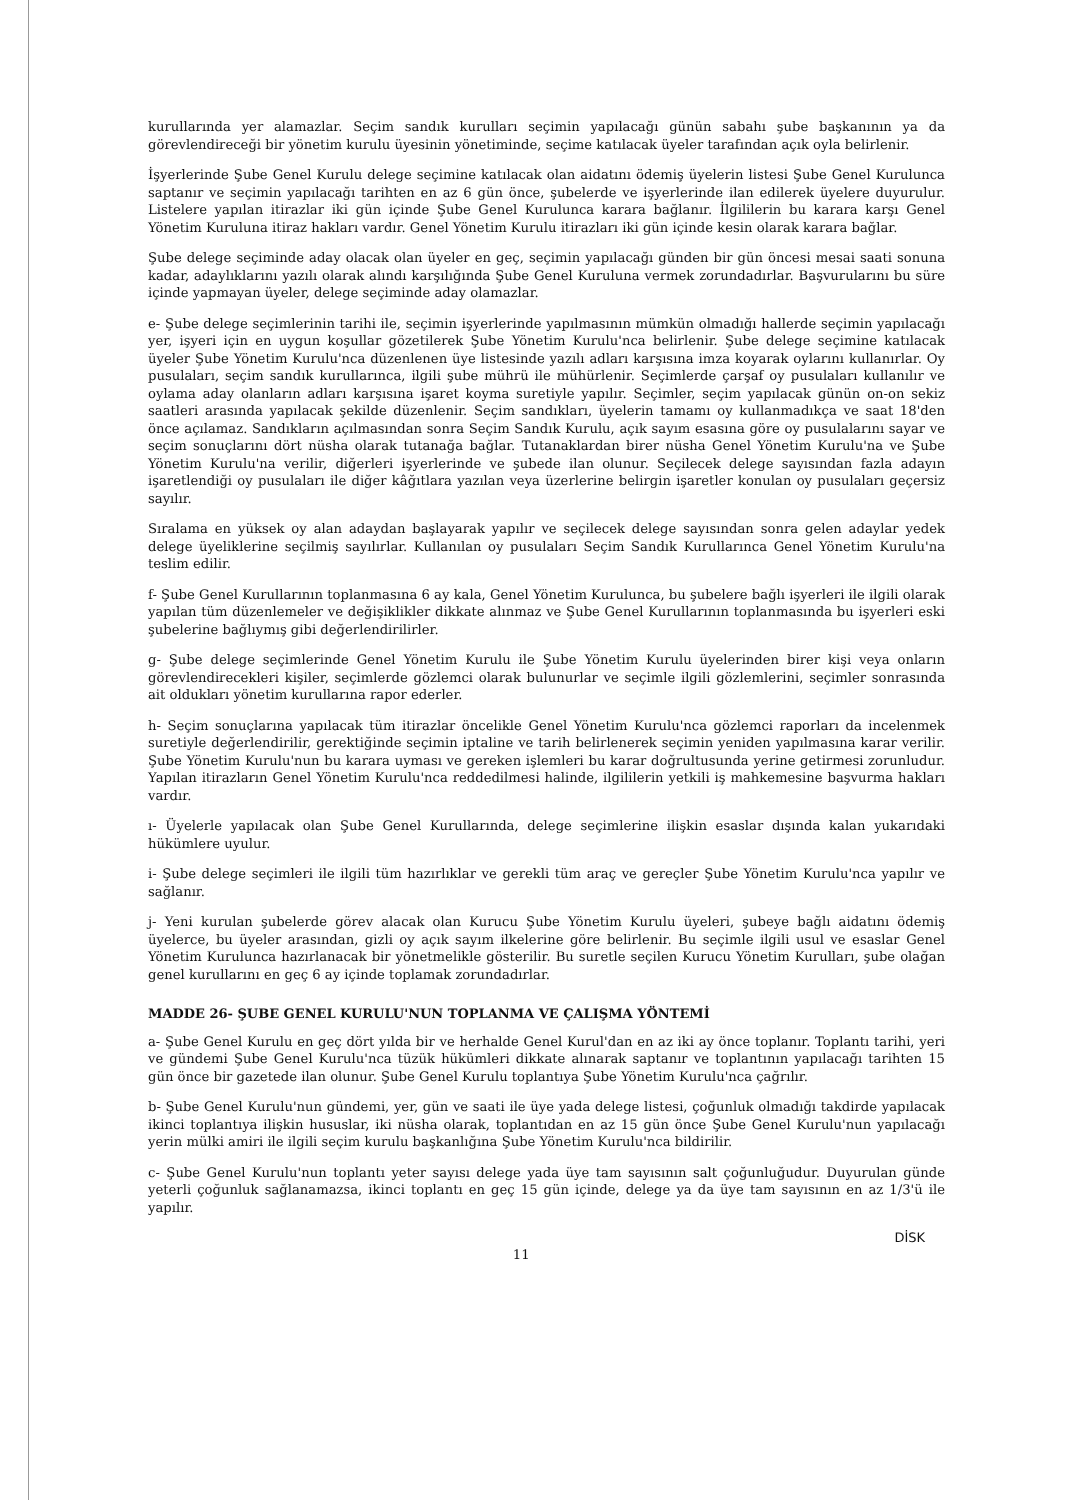kurullarında yer alamazlar. Seçim sandık kurulları seçimin yapılacağı günün sabahı şube başkanının ya da görevlendireceği bir yönetim kurulu üyesinin yönetiminde, seçime katılacak üyeler tarafından açık oyla belirlenir.
İşyerlerinde Şube Genel Kurulu delege seçimine katılacak olan aidatını ödemiş üyelerin listesi Şube Genel Kurulunca saptanır ve seçimin yapılacağı tarihten en az 6 gün önce, şubelerde ve işyerlerinde ilan edilerek üyelere duyurulur. Listelere yapılan itirazlar iki gün içinde Şube Genel Kurulunca karara bağlanır. İlgililerin bu karara karşı Genel Yönetim Kuruluna itiraz hakları vardır. Genel Yönetim Kurulu itirazları iki gün içinde kesin olarak karara bağlar.
Şube delege seçiminde aday olacak olan üyeler en geç, seçimin yapılacağı günden bir gün öncesi mesai saati sonuna kadar, adaylıklarını yazılı olarak alındı karşılığında Şube Genel Kuruluna vermek zorundadırlar. Başvurularını bu süre içinde yapmayan üyeler, delege seçiminde aday olamazlar.
e- Şube delege seçimlerinin tarihi ile, seçimin işyerlerinde yapılmasının mümkün olmadığı hallerde seçimin yapılacağı yer, işyeri için en uygun koşullar gözetilerek Şube Yönetim Kurulu'nca belirlenir. Şube delege seçimine katılacak üyeler Şube Yönetim Kurulu'nca düzenlenen üye listesinde yazılı adları karşısına imza koyarak oylarını kullanırlar. Oy pusulaları, seçim sandık kurullarınca, ilgili şube mührü ile mühürlenir. Seçimlerde çarşaf oy pusulaları kullanılır ve oylama aday olanların adları karşısına işaret koyma suretiyle yapılır. Seçimler, seçim yapılacak günün on-on sekiz saatleri arasında yapılacak şekilde düzenlenir. Seçim sandıkları, üyelerin tamamı oy kullanmadıkça ve saat 18'den önce açılamaz. Sandıkların açılmasından sonra Seçim Sandık Kurulu, açık sayım esasına göre oy pusulalarını sayar ve seçim sonuçlarını dört nüsha olarak tutanağa bağlar. Tutanaklardan birer nüsha Genel Yönetim Kurulu'na ve Şube Yönetim Kurulu'na verilir, diğerleri işyerlerinde ve şubede ilan olunur. Seçilecek delege sayısından fazla adayın işaretlendiği oy pusulaları ile diğer kâğıtlara yazılan veya üzerlerine belirgin işaretler konulan oy pusulaları geçersiz sayılır.
Sıralama en yüksek oy alan adaydan başlayarak yapılır ve seçilecek delege sayısından sonra gelen adaylar yedek delege üyeliklerine seçilmiş sayılırlar. Kullanılan oy pusulaları Seçim Sandık Kurullarınca Genel Yönetim Kurulu'na teslim edilir.
f- Şube Genel Kurullarının toplanmasına 6 ay kala, Genel Yönetim Kurulunca, bu şubelere bağlı işyerleri ile ilgili olarak yapılan tüm düzenlemeler ve değişiklikler dikkate alınmaz ve Şube Genel Kurullarının toplanmasında bu işyerleri eski şubelerine bağlıymış gibi değerlendirilirler.
g- Şube delege seçimlerinde Genel Yönetim Kurulu ile Şube Yönetim Kurulu üyelerinden birer kişi veya onların görevlendirecekleri kişiler, seçimlerde gözlemci olarak bulunurlar ve seçimle ilgili gözlemlerini, seçimler sonrasında ait oldukları yönetim kurullarına rapor ederler.
h- Seçim sonuçlarına yapılacak tüm itirazlar öncelikle Genel Yönetim Kurulu'nca gözlemci raporları da incelenmek suretiyle değerlendirilir, gerektiğinde seçimin iptaline ve tarih belirlenerek seçimin yeniden yapılmasına karar verilir. Şube Yönetim Kurulu'nun bu karara uyması ve gereken işlemleri bu karar doğrultusunda yerine getirmesi zorunludur. Yapılan itirazların Genel Yönetim Kurulu'nca reddedilmesi halinde, ilgililerin yetkili iş mahkemesine başvurma hakları vardır.
ı- Üyelerle yapılacak olan Şube Genel Kurullarında, delege seçimlerine ilişkin esaslar dışında kalan yukarıdaki hükümlere uyulur.
i- Şube delege seçimleri ile ilgili tüm hazırlıklar ve gerekli tüm araç ve gereçler Şube Yönetim Kurulu'nca yapılır ve sağlanır.
j- Yeni kurulan şubelerde görev alacak olan Kurucu Şube Yönetim Kurulu üyeleri, şubeye bağlı aidatını ödemiş üyelerce, bu üyeler arasından, gizli oy açık sayım ilkelerine göre belirlenir. Bu seçimle ilgili usul ve esaslar Genel Yönetim Kurulunca hazırlanacak bir yönetmelikle gösterilir. Bu suretle seçilen Kurucu Yönetim Kurulları, şube olağan genel kurullarını en geç 6 ay içinde toplamak zorundadırlar.
MADDE 26- ŞUBE GENEL KURULU'NUN TOPLANMA VE ÇALIŞMA YÖNTEMİ
a- Şube Genel Kurulu en geç dört yılda bir ve herhalde Genel Kurul'dan en az iki ay önce toplanır. Toplantı tarihi, yeri ve gündemi Şube Genel Kurulu'nca tüzük hükümleri dikkate alınarak saptanır ve toplantının yapılacağı tarihten 15 gün önce bir gazetede ilan olunur. Şube Genel Kurulu toplantıya Şube Yönetim Kurulu'nca çağrılır.
b- Şube Genel Kurulu'nun gündemi, yer, gün ve saati ile üye yada delege listesi, çoğunluk olmadığı takdirde yapılacak ikinci toplantıya ilişkin hususlar, iki nüsha olarak, toplantıdan en az 15 gün önce Şube Genel Kurulu'nun yapılacağı yerin mülki amiri ile ilgili seçim kurulu başkanlığına Şube Yönetim Kurulu'nca bildirilir.
c- Şube Genel Kurulu'nun toplantı yeter sayısı delege yada üye tam sayısının salt çoğunluğudur. Duyurulan günde yeterli çoğunluk sağlanamazsa, ikinci toplantı en geç 15 gün içinde, delege ya da üye tam sayısının en az 1/3'ü ile yapılır.
DİSK
11